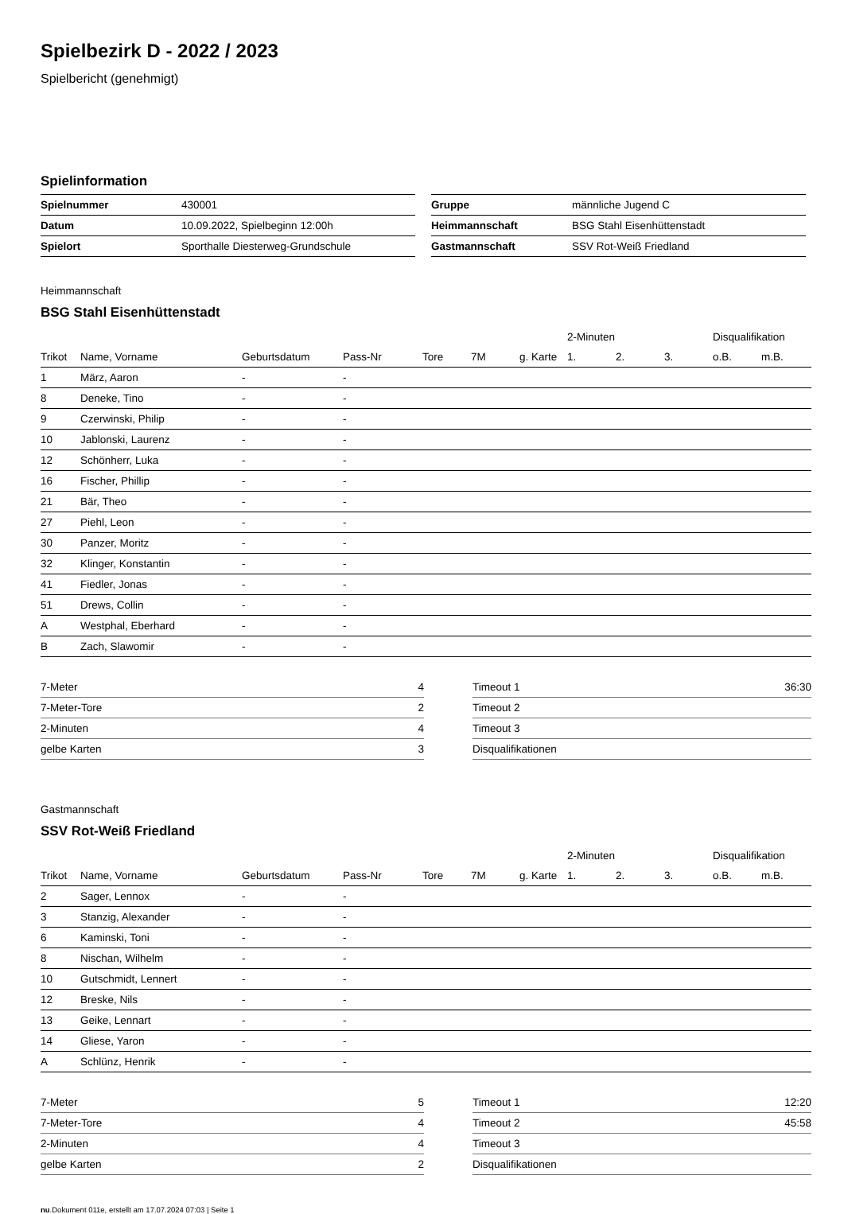Spielbezirk D - 2022 / 2023
Spielbericht (genehmigt)
Spielinformation
| Spielnummer | 430001 |
| Datum | 10.09.2022, Spielbeginn 12:00h |
| Spielort | Sporthalle Diesterweg-Grundschule |
| Gruppe | männliche Jugend C |
| Heimmannschaft | BSG Stahl Eisenhüttenstadt |
| Gastmannschaft | SSV Rot-Weiß Friedland |
Heimmannschaft
BSG Stahl Eisenhüttenstadt
| | | | | | | | 2-Minuten | | | Disqualifikation | |
| --- | --- | --- | --- | --- | --- | --- | --- | --- | --- | --- | --- |
| Trikot | Name, Vorname | Geburtsdatum | Pass-Nr | Tore | 7M | g. Karte | 1. | 2. | 3. | o.B. | m.B. |
| 1 | März, Aaron | - | - | | | | | | | | |
| 8 | Deneke, Tino | - | - | | | | | | | | |
| 9 | Czerwinski, Philip | - | - | | | | | | | | |
| 10 | Jablonski, Laurenz | - | - | | | | | | | | |
| 12 | Schönherr, Luka | - | - | | | | | | | | |
| 16 | Fischer, Phillip | - | - | | | | | | | | |
| 21 | Bär, Theo | - | - | | | | | | | | |
| 27 | Piehl, Leon | - | - | | | | | | | | |
| 30 | Panzer, Moritz | - | - | | | | | | | | |
| 32 | Klinger, Konstantin | - | - | | | | | | | | |
| 41 | Fiedler, Jonas | - | - | | | | | | | | |
| 51 | Drews, Collin | - | - | | | | | | | | |
| A | Westphal, Eberhard | - | - | | | | | | | | |
| B | Zach, Slawomir | - | - | | | | | | | | |
| 7-Meter | 4 |
| 7-Meter-Tore | 2 |
| 2-Minuten | 4 |
| gelbe Karten | 3 |
| Timeout 1 | 36:30 |
| Timeout 2 | |
| Timeout 3 | |
| Disqualifikationen | |
Gastmannschaft
SSV Rot-Weiß Friedland
| | | | | | | | 2-Minuten | | | Disqualifikation | |
| --- | --- | --- | --- | --- | --- | --- | --- | --- | --- | --- | --- |
| Trikot | Name, Vorname | Geburtsdatum | Pass-Nr | Tore | 7M | g. Karte | 1. | 2. | 3. | o.B. | m.B. |
| 2 | Sager, Lennox | - | - | | | | | | | | |
| 3 | Stanzig, Alexander | - | - | | | | | | | | |
| 6 | Kaminski, Toni | - | - | | | | | | | | |
| 8 | Nischan, Wilhelm | - | - | | | | | | | | |
| 10 | Gutschmidt, Lennert | - | - | | | | | | | | |
| 12 | Breske, Nils | - | - | | | | | | | | |
| 13 | Geike, Lennart | - | - | | | | | | | | |
| 14 | Gliese, Yaron | - | - | | | | | | | | |
| A | Schlünz, Henrik | - | - | | | | | | | | |
| 7-Meter | 5 |
| 7-Meter-Tore | 4 |
| 2-Minuten | 4 |
| gelbe Karten | 2 |
| Timeout 1 | 12:20 |
| Timeout 2 | 45:58 |
| Timeout 3 | |
| Disqualifikationen | |
nu.Dokument 011e, erstellt am 17.07.2024 07:03 | Seite 1